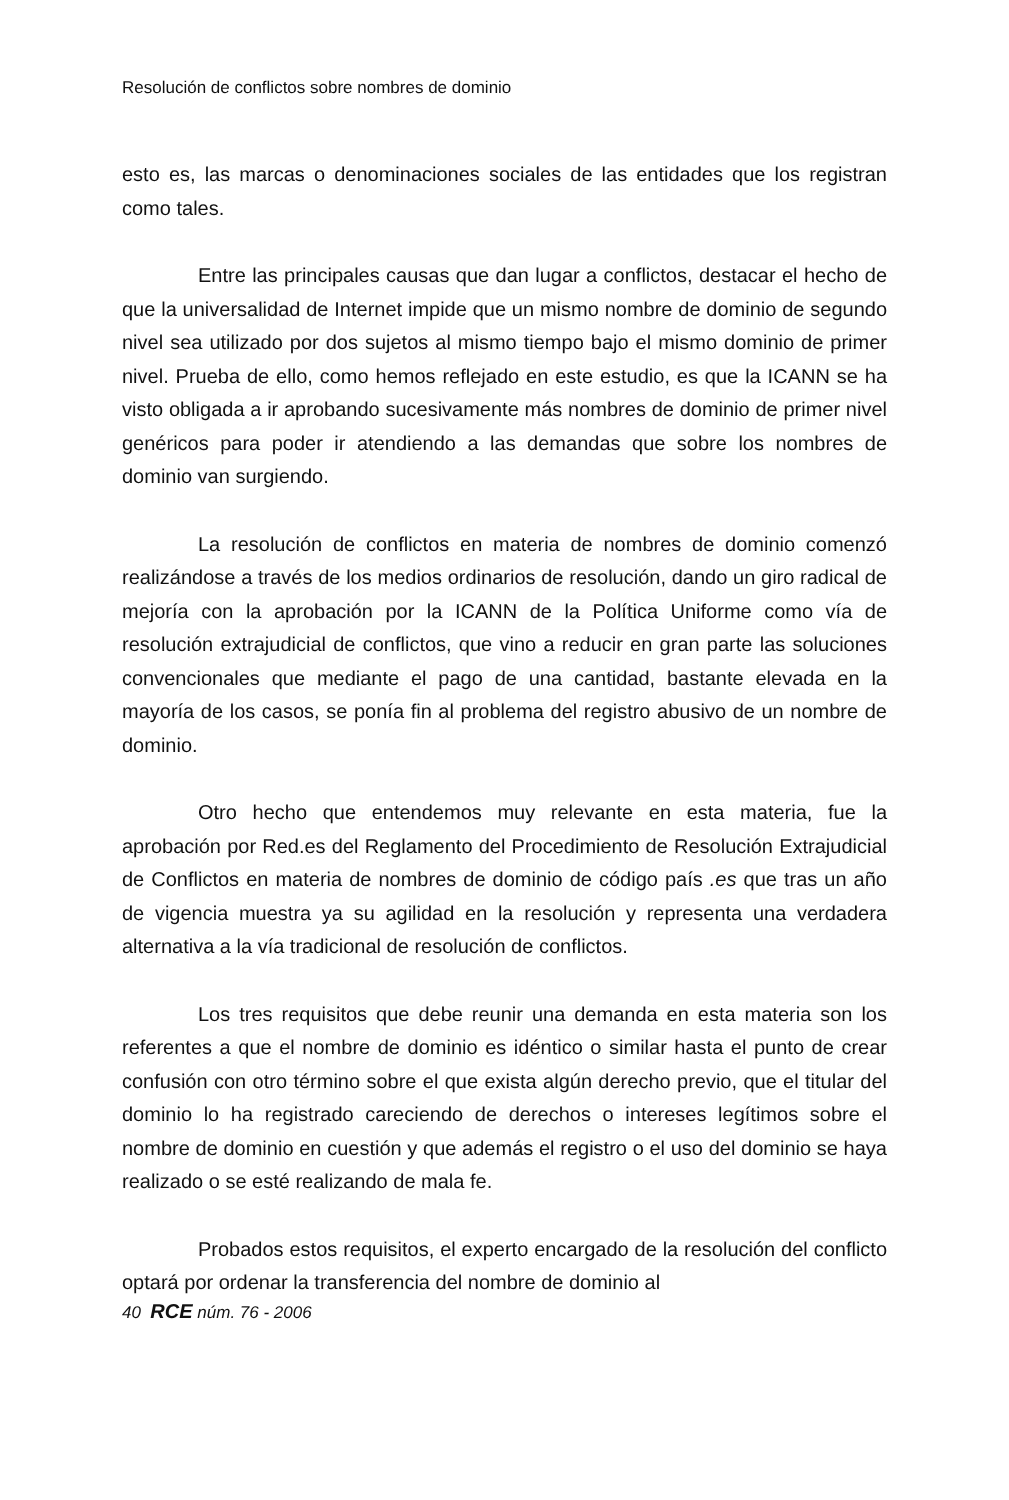Resolución de conflictos sobre nombres de dominio
esto es, las marcas o denominaciones sociales de las entidades que los registran como tales.
Entre las principales causas que dan lugar a conflictos, destacar el hecho de que la universalidad de Internet impide que un mismo nombre de dominio de segundo nivel sea utilizado por dos sujetos al mismo tiempo bajo el mismo dominio de primer nivel. Prueba de ello, como hemos reflejado en este estudio, es que la ICANN se ha visto obligada a ir aprobando sucesivamente más nombres de dominio de primer nivel genéricos para poder ir atendiendo a las demandas que sobre los nombres de dominio van surgiendo.
La resolución de conflictos en materia de nombres de dominio comenzó realizándose a través de los medios ordinarios de resolución, dando un giro radical de mejoría con la aprobación por la ICANN de la Política Uniforme como vía de resolución extrajudicial de conflictos, que vino a reducir en gran parte las soluciones convencionales que mediante el pago de una cantidad, bastante elevada en la mayoría de los casos, se ponía fin al problema del registro abusivo de un nombre de dominio.
Otro hecho que entendemos muy relevante en esta materia, fue la aprobación por Red.es del Reglamento del Procedimiento de Resolución Extrajudicial de Conflictos en materia de nombres de dominio de código país .es que tras un año de vigencia muestra ya su agilidad en la resolución y representa una verdadera alternativa a la vía tradicional de resolución de conflictos.
Los tres requisitos que debe reunir una demanda en esta materia son los referentes a que el nombre de dominio es idéntico o similar hasta el punto de crear confusión con otro término sobre el que exista algún derecho previo, que el titular del dominio lo ha registrado careciendo de derechos o intereses legítimos sobre el nombre de dominio en cuestión y que además el registro o el uso del dominio se haya realizado o se esté realizando de mala fe.
Probados estos requisitos, el experto encargado de la resolución del conflicto optará por ordenar la transferencia del nombre de dominio al
40 RCE núm. 76 - 2006